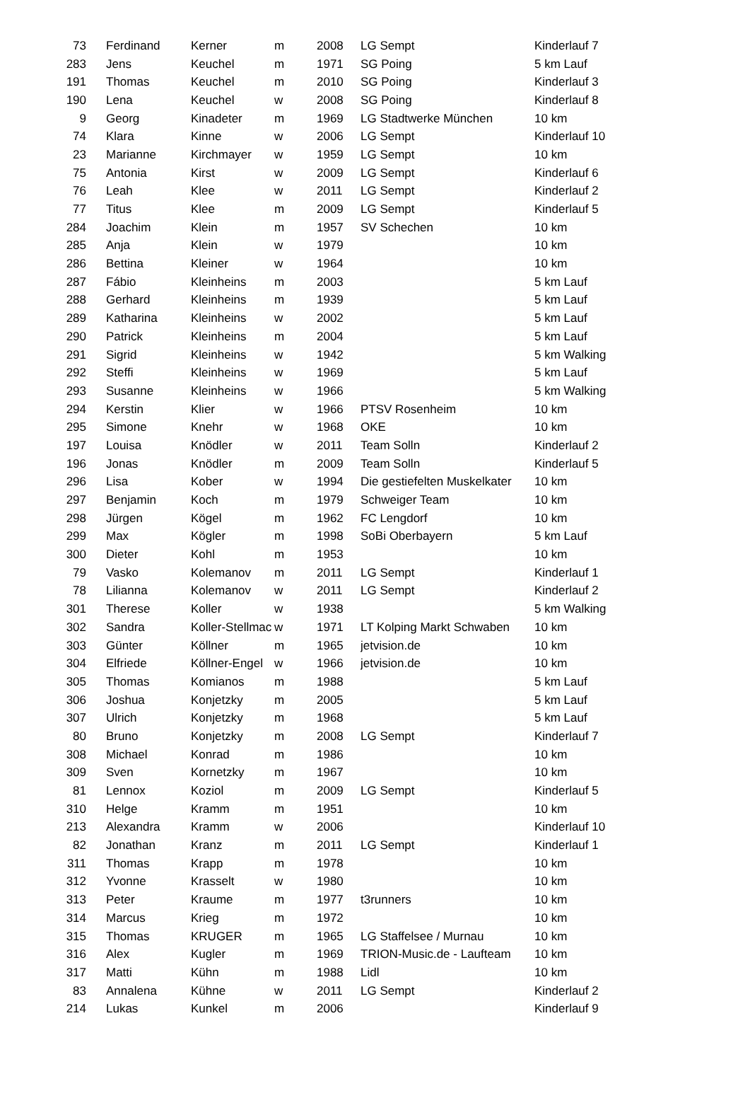| 73 | Ferdinand | Kerner | m | 2008 | LG Sempt | Kinderlauf 7 |
| 283 | Jens | Keuchel | m | 1971 | SG Poing | 5 km Lauf |
| 191 | Thomas | Keuchel | m | 2010 | SG Poing | Kinderlauf 3 |
| 190 | Lena | Keuchel | w | 2008 | SG Poing | Kinderlauf 8 |
| 9 | Georg | Kinadeter | m | 1969 | LG Stadtwerke München | 10 km |
| 74 | Klara | Kinne | w | 2006 | LG Sempt | Kinderlauf 10 |
| 23 | Marianne | Kirchmayer | w | 1959 | LG Sempt | 10 km |
| 75 | Antonia | Kirst | w | 2009 | LG Sempt | Kinderlauf 6 |
| 76 | Leah | Klee | w | 2011 | LG Sempt | Kinderlauf 2 |
| 77 | Titus | Klee | m | 2009 | LG Sempt | Kinderlauf 5 |
| 284 | Joachim | Klein | m | 1957 | SV Schechen | 10 km |
| 285 | Anja | Klein | w | 1979 | | 10 km |
| 286 | Bettina | Kleiner | w | 1964 | | 10 km |
| 287 | Fábio | Kleinheins | m | 2003 | | 5 km Lauf |
| 288 | Gerhard | Kleinheins | m | 1939 | | 5 km Lauf |
| 289 | Katharina | Kleinheins | w | 2002 | | 5 km Lauf |
| 290 | Patrick | Kleinheins | m | 2004 | | 5 km Lauf |
| 291 | Sigrid | Kleinheins | w | 1942 | | 5 km Walking |
| 292 | Steffi | Kleinheins | w | 1969 | | 5 km Lauf |
| 293 | Susanne | Kleinheins | w | 1966 | | 5 km Walking |
| 294 | Kerstin | Klier | w | 1966 | PTSV Rosenheim | 10 km |
| 295 | Simone | Knehr | w | 1968 | OKE | 10 km |
| 197 | Louisa | Knödler | w | 2011 | Team Solln | Kinderlauf 2 |
| 196 | Jonas | Knödler | m | 2009 | Team Solln | Kinderlauf 5 |
| 296 | Lisa | Kober | w | 1994 | Die gestiefelten Muskelkater | 10 km |
| 297 | Benjamin | Koch | m | 1979 | Schweiger Team | 10 km |
| 298 | Jürgen | Kögel | m | 1962 | FC Lengdorf | 10 km |
| 299 | Max | Kögler | m | 1998 | SoBi Oberbayern | 5 km Lauf |
| 300 | Dieter | Kohl | m | 1953 | | 10 km |
| 79 | Vasko | Kolemanov | m | 2011 | LG Sempt | Kinderlauf 1 |
| 78 | Lilianna | Kolemanov | w | 2011 | LG Sempt | Kinderlauf 2 |
| 301 | Therese | Koller | w | 1938 | | 5 km Walking |
| 302 | Sandra | Koller-Stellmac | w | 1971 | LT Kolping Markt Schwaben | 10 km |
| 303 | Günter | Köllner | m | 1965 | jetvision.de | 10 km |
| 304 | Elfriede | Köllner-Engel | w | 1966 | jetvision.de | 10 km |
| 305 | Thomas | Komianos | m | 1988 | | 5 km Lauf |
| 306 | Joshua | Konjetzky | m | 2005 | | 5 km Lauf |
| 307 | Ulrich | Konjetzky | m | 1968 | | 5 km Lauf |
| 80 | Bruno | Konjetzky | m | 2008 | LG Sempt | Kinderlauf 7 |
| 308 | Michael | Konrad | m | 1986 | | 10 km |
| 309 | Sven | Kornetzky | m | 1967 | | 10 km |
| 81 | Lennox | Koziol | m | 2009 | LG Sempt | Kinderlauf 5 |
| 310 | Helge | Kramm | m | 1951 | | 10 km |
| 213 | Alexandra | Kramm | w | 2006 | | Kinderlauf 10 |
| 82 | Jonathan | Kranz | m | 2011 | LG Sempt | Kinderlauf 1 |
| 311 | Thomas | Krapp | m | 1978 | | 10 km |
| 312 | Yvonne | Krasselt | w | 1980 | | 10 km |
| 313 | Peter | Kraume | m | 1977 | t3runners | 10 km |
| 314 | Marcus | Krieg | m | 1972 | | 10 km |
| 315 | Thomas | KRUGER | m | 1965 | LG Staffelsee / Murnau | 10 km |
| 316 | Alex | Kugler | m | 1969 | TRION-Music.de - Laufteam | 10 km |
| 317 | Matti | Kühn | m | 1988 | Lidl | 10 km |
| 83 | Annalena | Kühne | w | 2011 | LG Sempt | Kinderlauf 2 |
| 214 | Lukas | Kunkel | m | 2006 | | Kinderlauf 9 |